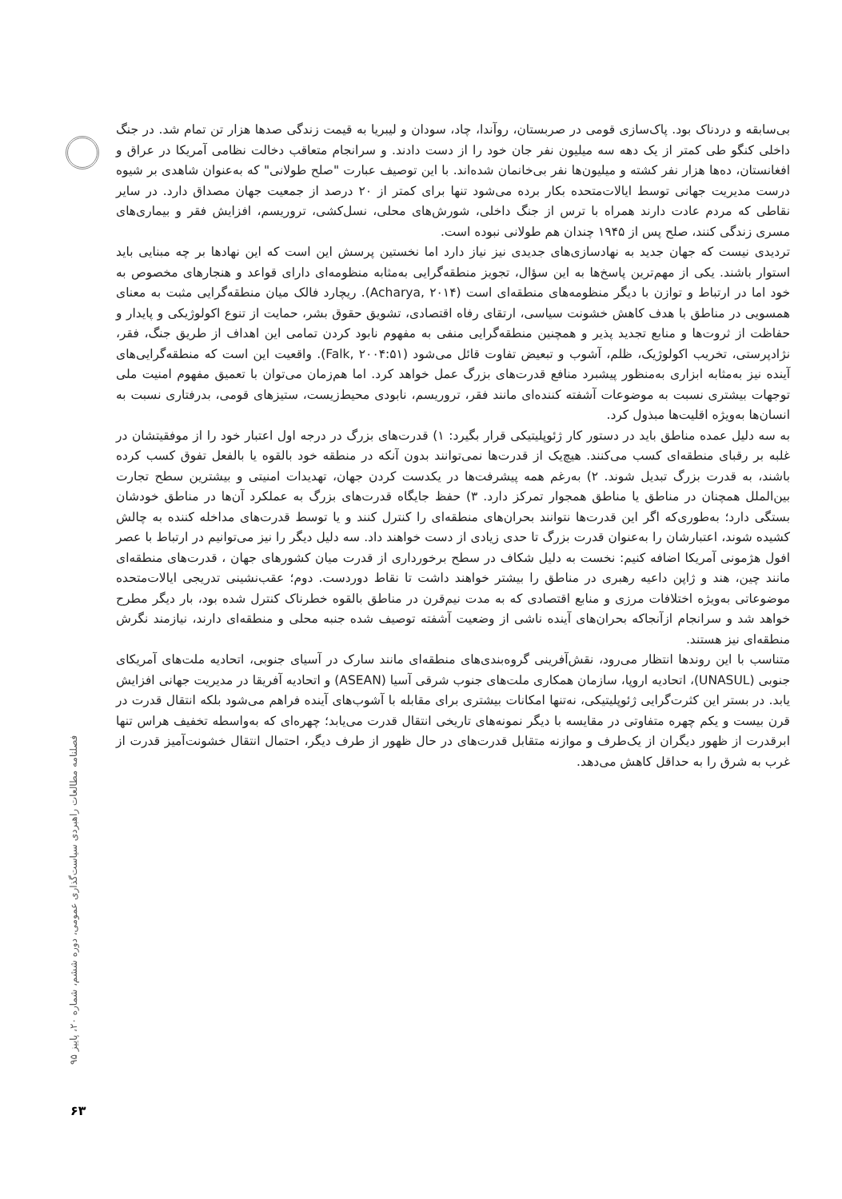بی‌سابقه و دردناک بود. پاک‌سازی قومی در صربستان، روآندا، چاد، سودان و لیبریا به قیمت زندگی صدها هزار تن تمام شد. در جنگ داخلی کنگو طی کمتر از یک دهه سه میلیون نفر جان خود را از دست دادند. و سرانجام متعاقب دخالت نظامی آمریکا در عراق و افغانستان، ده‌ها هزار نفر کشته و میلیون‌ها نفر بی‌خانمان شده‌اند. با این توصیف عبارت "صلح طولانی" که به‌عنوان شاهدی بر شیوه درست مدیریت جهانی توسط ایالات‌متحده بکار برده می‌شود تنها برای کمتر از ۲۰ درصد از جمعیت جهان مصداق دارد. در سایر نقاطی که مردم عادت دارند همراه با ترس از جنگ داخلی، شورش‌های محلی، نسل‌کشی، تروریسم، افزایش فقر و بیماری‌های مسری زندگی کنند، صلح پس از ۱۹۴۵ چندان هم طولانی نبوده است.
تردیدی نیست که جهان جدید به نهادسازی‌های جدیدی نیز نیاز دارد اما نخستین پرسش این است که این نهادها بر چه مبنایی باید استوار باشند. یکی از مهم‌ترین پاسخ‌ها به این سؤال، تجویز منطقه‌گرایی به‌مثابه منظومه‌ای دارای قواعد و هنجارهای مخصوص به خود اما در ارتباط و توازن با دیگر منظومه‌های منطقه‌ای است (Acharya, ۲۰۱۴). ریچارد فالک میان منطقه‌گرایی مثبت به معنای همسویی در مناطق با هدف کاهش خشونت سیاسی، ارتقای رفاه اقتصادی، تشویق حقوق بشر، حمایت از تنوع اکولوژیکی و پایدار و حفاظت از ثروت‌ها و منابع تجدید پذیر و همچنین منطقه‌گرایی منفی به مفهوم نابود کردن تمامی این اهداف از طریق جنگ، فقر، نژادپرستی، تخریب اکولوژیک، ظلم، آشوب و تبعیض تفاوت قائل می‌شود (Falk, ۲۰۰۴:۵۱). واقعیت این است که منطقه‌گرایی‌های آینده نیز به‌مثابه ابزاری به‌منظور پیشبرد منافع قدرت‌های بزرگ عمل خواهد کرد. اما هم‌زمان می‌توان با تعمیق مفهوم امنیت ملی توجهات بیشتری نسبت به موضوعات آشفته کننده‌ای مانند فقر، تروریسم، نابودی محیط‌زیست، ستیزهای قومی، بدرفتاری نسبت به انسان‌ها به‌ویژه اقلیت‌ها مبذول کرد.
به سه دلیل عمده مناطق باید در دستور کار ژئوپلیتیکی قرار بگیرد: ۱) قدرت‌های بزرگ در درجه اول اعتبار خود را از موفقیتشان در غلبه بر رقبای منطقه‌ای کسب می‌کنند. هیچ‌یک از قدرت‌ها نمی‌توانند بدون آنکه در منطقه خود بالقوه یا بالفعل تفوق کسب کرده باشند، به قدرت بزرگ تبدیل شوند. ۲) به‌رغم همه پیشرفت‌ها در یکدست کردن جهان، تهدیدات امنیتی و بیشترین سطح تجارت بین‌الملل همچنان در مناطق یا مناطق همجوار تمرکز دارد. ۳) حفظ جایگاه قدرت‌های بزرگ به عملکرد آن‌ها در مناطق خودشان بستگی دارد؛ به‌طوری‌که اگر این قدرت‌ها نتوانند بحران‌های منطقه‌ای را کنترل کنند و یا توسط قدرت‌های مداخله کننده به چالش کشیده شوند، اعتبارشان را به‌عنوان قدرت بزرگ تا حدی زیادی از دست خواهند داد. سه دلیل دیگر را نیز می‌توانیم در ارتباط با عصر افول هژمونی آمریکا اضافه کنیم: نخست به دلیل شکاف در سطح برخورداری از قدرت میان کشورهای جهان ، قدرت‌های منطقه‌ای مانند چین، هند و ژاپن داعیه رهبری در مناطق را بیشتر خواهند داشت تا نقاط دوردست. دوم؛ عقب‌نشینی تدریجی ایالات‌متحده موضوعاتی به‌ویژه اختلافات مرزی و منابع اقتصادی که به مدت نیم‌قرن در مناطق بالقوه خطرناک کنترل شده بود، بار دیگر مطرح خواهد شد و سرانجام ازآنجاکه بحران‌های آینده ناشی از وضعیت آشفته توصیف شده جنبه محلی و منطقه‌ای دارند، نیازمند نگرش منطقه‌ای نیز هستند.
متناسب با این روندها انتظار می‌رود، نقش‌آفرینی گروه‌بندی‌های منطقه‌ای مانند سارک در آسیای جنوبی، اتحادیه ملت‌های آمریکای جنوبی (UNASUL)، اتحادیه اروپا، سازمان همکاری ملت‌های جنوب شرقی آسیا (ASEAN) و اتحادیه آفریقا در مدیریت جهانی افزایش یابد. در بستر این کثرت‌گرایی ژئوپلیتیکی، نه‌تنها امکانات بیشتری برای مقابله با آشوب‌های آینده فراهم می‌شود بلکه انتقال قدرت در قرن بیست و یکم چهره متفاوتی در مقایسه با دیگر نمونه‌های تاریخی انتقال قدرت می‌یابد؛ چهره‌ای که به‌واسطه تخفیف هراس تنها ابرقدرت از ظهور دیگران از یک‌طرف و موازنه متقابل قدرت‌های در حال ظهور از طرف دیگر، احتمال انتقال خشونت‌آمیز قدرت از غرب به شرق را به حداقل کاهش می‌دهد.
فصلنامه مطالعات راهبردی سیاست‌گذاری عمومی، دوره ششم، شماره ۲۰، پاییز ۹۵
۶۳